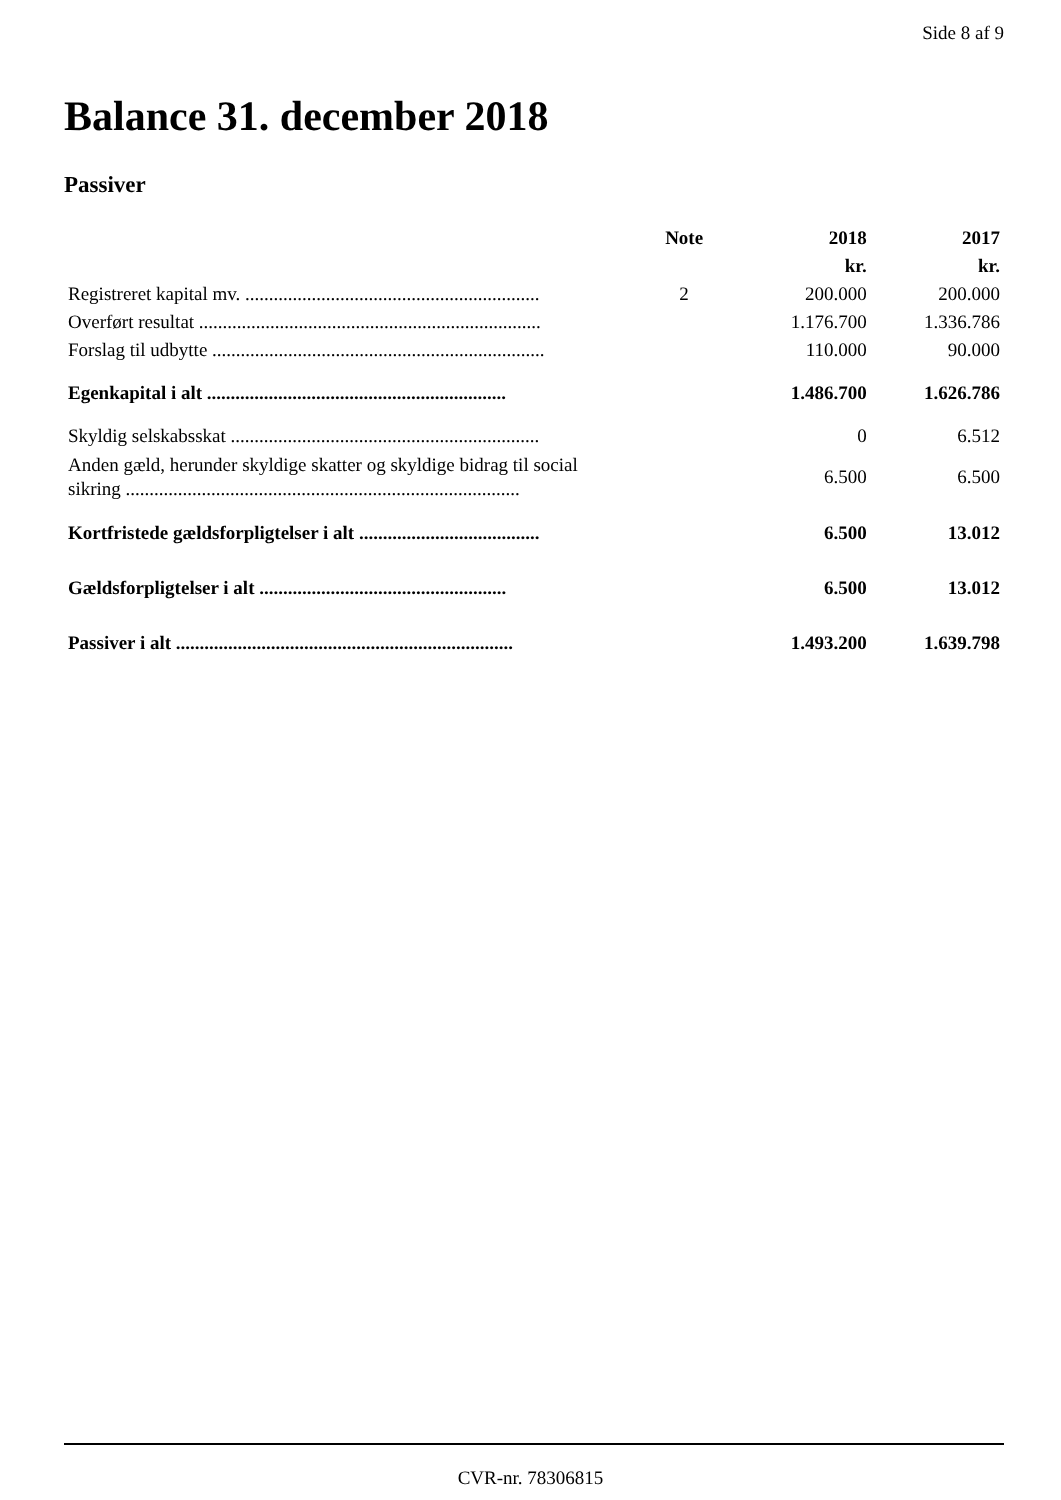Side 8 af 9
Balance 31. december 2018
Passiver
| | Note | 2018 | 2017 |
| --- | --- | --- | --- |
| | | kr. | kr. |
| Registreret kapital mv. .............................................................. | 2 | 200.000 | 200.000 |
| Overført resultat ........................................................................ | | 1.176.700 | 1.336.786 |
| Forslag til udbytte ...................................................................... | | 110.000 | 90.000 |
| Egenkapital i alt ............................................................... | | 1.486.700 | 1.626.786 |
| Skyldig selskabsskat ................................................................. | | 0 | 6.512 |
| Anden gæld, herunder skyldige skatter og skyldige bidrag til social sikring ................................................................................... | | 6.500 | 6.500 |
| Kortfristede gældsforpligtelser i alt ...................................... | | 6.500 | 13.012 |
| Gældsforpligtelser i alt .................................................... | | 6.500 | 13.012 |
| Passiver i alt ....................................................................... | | 1.493.200 | 1.639.798 |
CVR-nr. 78306815